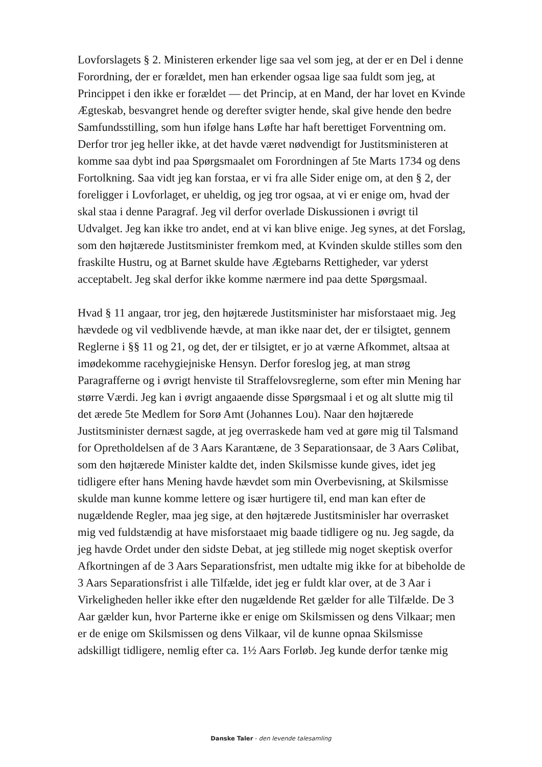Lovforslagets § 2. Ministeren erkender lige saa vel som jeg, at der er en Del i denne Forordning, der er forældet, men han erkender ogsaa lige saa fuldt som jeg, at Princippet i den ikke er forældet — det Princip, at en Mand, der har lovet en Kvinde Ægteskab, besvangret hende og derefter svigter hende, skal give hende den bedre Samfundsstilling, som hun ifølge hans Løfte har haft berettiget Forventning om. Derfor tror jeg heller ikke, at det havde været nødvendigt for Justitsministeren at komme saa dybt ind paa Spørgsmaalet om Forordningen af 5te Marts 1734 og dens Fortolkning. Saa vidt jeg kan forstaa, er vi fra alle Sider enige om, at den § 2, der foreligger i Lovforlaget, er uheldig, og jeg tror ogsaa, at vi er enige om, hvad der skal staa i denne Paragraf. Jeg vil derfor overlade Diskussionen i øvrigt til Udvalget. Jeg kan ikke tro andet, end at vi kan blive enige. Jeg synes, at det Forslag, som den højtærede Justitsminister fremkom med, at Kvinden skulde stilles som den fraskilte Hustru, og at Barnet skulde have Ægtebarns Rettigheder, var yderst acceptabelt. Jeg skal derfor ikke komme nærmere ind paa dette Spørgsmaal.
Hvad § 11 angaar, tror jeg, den højtærede Justitsminister har misforstaaet mig. Jeg hævdede og vil vedblivende hævde, at man ikke naar det, der er tilsigtet, gennem Reglerne i §§ 11 og 21, og det, der er tilsigtet, er jo at værne Afkommet, altsaa at imødekomme racehygiejniske Hensyn. Derfor foreslog jeg, at man strøg Paragrafferne og i øvrigt henviste til Straffelovsreglerne, som efter min Mening har større Værdi. Jeg kan i øvrigt angaaende disse Spørgsmaal i et og alt slutte mig til det ærede 5te Medlem for Sorø Amt (Johannes Lou). Naar den højtærede Justitsminister dernæst sagde, at jeg overraskede ham ved at gøre mig til Talsmand for Opretholdelsen af de 3 Aars Karantæne, de 3 Separationsaar, de 3 Aars Cølibat, som den højtærede Minister kaldte det, inden Skilsmisse kunde gives, idet jeg tidligere efter hans Mening havde hævdet som min Overbevisning, at Skilsmisse skulde man kunne komme lettere og især hurtigere til, end man kan efter de nugældende Regler, maa jeg sige, at den højtærede Justitsminisler har overrasket mig ved fuldstændig at have misforstaaet mig baade tidligere og nu. Jeg sagde, da jeg havde Ordet under den sidste Debat, at jeg stillede mig noget skeptisk overfor Afkortningen af de 3 Aars Separationsfrist, men udtalte mig ikke for at bibeholde de 3 Aars Separationsfrist i alle Tilfælde, idet jeg er fuldt klar over, at de 3 Aar i Virkeligheden heller ikke efter den nugældende Ret gælder for alle Tilfælde. De 3 Aar gælder kun, hvor Parterne ikke er enige om Skilsmissen og dens Vilkaar; men er de enige om Skilsmissen og dens Vilkaar, vil de kunne opnaa Skilsmisse adskilligt tidligere, nemlig efter ca. 1½ Aars Forløb. Jeg kunde derfor tænke mig
Danske Taler - den levende talesamling